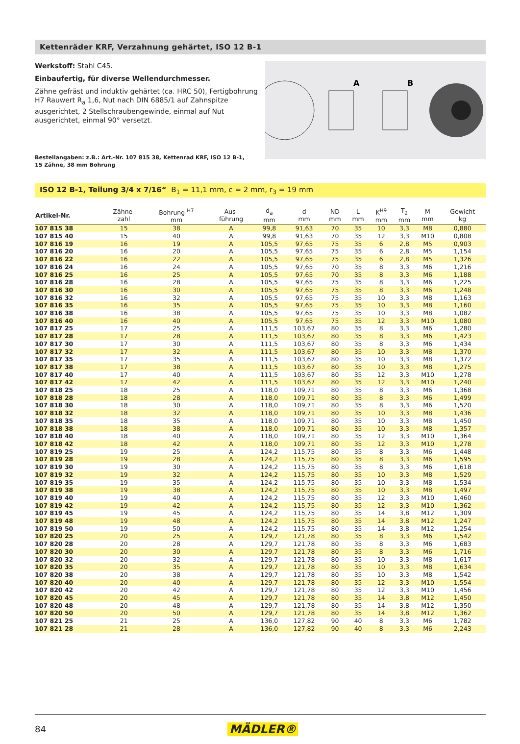Kettenräder KRF, Verzahnung gehärtet, ISO 12 B-1
Werkstoff: Stahl C45.
Einbaufertig, für diverse Wellendurchmesser.
Zähne gefräst und induktiv gehärtet (ca. HRC 50), Fertigbohrung H7 Rauwert R<sub>a</sub> 1,6, Nut nach DIN 6885/1 auf Zahnspitze ausgerichtet, 2 Stellschraubengewinde, einmal auf Nut ausgerichtet, einmal 90° versetzt.
Bestellangaben: z.B.: Art.-Nr. 107 815 38, Kettenrad KRF, ISO 12 B-1,
15 Zähne, 38 mm Bohrung
A
B
ISO 12 B-1, Teilung 3/4 x 7/16“ B<sub>1</sub> = 11,1 mm, c = 2 mm, r<sub>3</sub> = 19 mm
| Artikel-Nr. | Zähne- zahl | Bohrung <sup>H7</sup> mm | Aus- führung | d<sub>a</sub> mm | d mm | ND mm | L mm | K<sup>H9</sup> mm | T<sub>2</sub> mm | M mm | Gewicht kg |
| --- | --- | --- | --- | --- | --- | --- | --- | --- | --- | --- | --- |
| 107 815 38 | 15 | 38 | A | 99,8 | 91,63 | 70 | 35 | 10 | 3,3 | M8 | 0,880 |
| 107 815 40 | 15 | 40 | A | 99,8 | 91,63 | 70 | 35 | 12 | 3,3 | M10 | 0,808 |
| 107 816 19 | 16 | 19 | A | 105,5 | 97,65 | 75 | 35 | 6 | 2,8 | M5 | 0,903 |
| 107 816 20 | 16 | 20 | A | 105,5 | 97,65 | 75 | 35 | 6 | 2,8 | M5 | 1,154 |
| 107 816 22 | 16 | 22 | A | 105,5 | 97,65 | 75 | 35 | 6 | 2,8 | M5 | 1,326 |
| 107 816 24 | 16 | 24 | A | 105,5 | 97,65 | 70 | 35 | 8 | 3,3 | M6 | 1,216 |
| 107 816 25 | 16 | 25 | A | 105,5 | 97,65 | 70 | 35 | 8 | 3,3 | M6 | 1,188 |
| 107 816 28 | 16 | 28 | A | 105,5 | 97,65 | 75 | 35 | 8 | 3,3 | M6 | 1,225 |
| 107 816 30 | 16 | 30 | A | 105,5 | 97,65 | 75 | 35 | 8 | 3,3 | M6 | 1,248 |
| 107 816 32 | 16 | 32 | A | 105,5 | 97,65 | 75 | 35 | 10 | 3,3 | M8 | 1,163 |
| 107 816 35 | 16 | 35 | A | 105,5 | 97,65 | 75 | 35 | 10 | 3,3 | M8 | 1,160 |
| 107 816 38 | 16 | 38 | A | 105,5 | 97,65 | 75 | 35 | 10 | 3,3 | M8 | 1,082 |
| 107 816 40 | 16 | 40 | A | 105,5 | 97,65 | 75 | 35 | 12 | 3,3 | M10 | 1,080 |
| 107 817 25 | 17 | 25 | A | 111,5 | 103,67 | 80 | 35 | 8 | 3,3 | M6 | 1,280 |
| 107 817 28 | 17 | 28 | A | 111,5 | 103,67 | 80 | 35 | 8 | 3,3 | M6 | 1,423 |
| 107 817 30 | 17 | 30 | A | 111,5 | 103,67 | 80 | 35 | 8 | 3,3 | M6 | 1,434 |
| 107 817 32 | 17 | 32 | A | 111,5 | 103,67 | 80 | 35 | 10 | 3,3 | M8 | 1,370 |
| 107 817 35 | 17 | 35 | A | 111,5 | 103,67 | 80 | 35 | 10 | 3,3 | M8 | 1,372 |
| 107 817 38 | 17 | 38 | A | 111,5 | 103,67 | 80 | 35 | 10 | 3,3 | M8 | 1,275 |
| 107 817 40 | 17 | 40 | A | 111,5 | 103,67 | 80 | 35 | 12 | 3,3 | M10 | 1,278 |
| 107 817 42 | 17 | 42 | A | 111,5 | 103,67 | 80 | 35 | 12 | 3,3 | M10 | 1,240 |
| 107 818 25 | 18 | 25 | A | 118,0 | 109,71 | 80 | 35 | 8 | 3,3 | M6 | 1,368 |
| 107 818 28 | 18 | 28 | A | 118,0 | 109,71 | 80 | 35 | 8 | 3,3 | M6 | 1,499 |
| 107 818 30 | 18 | 30 | A | 118,0 | 109,71 | 80 | 35 | 8 | 3,3 | M6 | 1,520 |
| 107 818 32 | 18 | 32 | A | 118,0 | 109,71 | 80 | 35 | 10 | 3,3 | M8 | 1,436 |
| 107 818 35 | 18 | 35 | A | 118,0 | 109,71 | 80 | 35 | 10 | 3,3 | M8 | 1,450 |
| 107 818 38 | 18 | 38 | A | 118,0 | 109,71 | 80 | 35 | 10 | 3,3 | M8 | 1,357 |
| 107 818 40 | 18 | 40 | A | 118,0 | 109,71 | 80 | 35 | 12 | 3,3 | M10 | 1,364 |
| 107 818 42 | 18 | 42 | A | 118,0 | 109,71 | 80 | 35 | 12 | 3,3 | M10 | 1,278 |
| 107 819 25 | 19 | 25 | A | 124,2 | 115,75 | 80 | 35 | 8 | 3,3 | M6 | 1,448 |
| 107 819 28 | 19 | 28 | A | 124,2 | 115,75 | 80 | 35 | 8 | 3,3 | M6 | 1,595 |
| 107 819 30 | 19 | 30 | A | 124,2 | 115,75 | 80 | 35 | 8 | 3,3 | M6 | 1,618 |
| 107 819 32 | 19 | 32 | A | 124,2 | 115,75 | 80 | 35 | 10 | 3,3 | M8 | 1,529 |
| 107 819 35 | 19 | 35 | A | 124,2 | 115,75 | 80 | 35 | 10 | 3,3 | M8 | 1,534 |
| 107 819 38 | 19 | 38 | A | 124,2 | 115,75 | 80 | 35 | 10 | 3,3 | M8 | 1,497 |
| 107 819 40 | 19 | 40 | A | 124,2 | 115,75 | 80 | 35 | 12 | 3,3 | M10 | 1,460 |
| 107 819 42 | 19 | 42 | A | 124,2 | 115,75 | 80 | 35 | 12 | 3,3 | M10 | 1,362 |
| 107 819 45 | 19 | 45 | A | 124,2 | 115,75 | 80 | 35 | 14 | 3,8 | M12 | 1,309 |
| 107 819 48 | 19 | 48 | A | 124,2 | 115,75 | 80 | 35 | 14 | 3,8 | M12 | 1,247 |
| 107 819 50 | 19 | 50 | A | 124,2 | 115,75 | 80 | 35 | 14 | 3,8 | M12 | 1,254 |
| 107 820 25 | 20 | 25 | A | 129,7 | 121,78 | 80 | 35 | 8 | 3,3 | M6 | 1,542 |
| 107 820 28 | 20 | 28 | A | 129,7 | 121,78 | 80 | 35 | 8 | 3,3 | M6 | 1,683 |
| 107 820 30 | 20 | 30 | A | 129,7 | 121,78 | 80 | 35 | 8 | 3,3 | M6 | 1,716 |
| 107 820 32 | 20 | 32 | A | 129,7 | 121,78 | 80 | 35 | 10 | 3,3 | M8 | 1,617 |
| 107 820 35 | 20 | 35 | A | 129,7 | 121,78 | 80 | 35 | 10 | 3,3 | M8 | 1,634 |
| 107 820 38 | 20 | 38 | A | 129,7 | 121,78 | 80 | 35 | 10 | 3,3 | M8 | 1,542 |
| 107 820 40 | 20 | 40 | A | 129,7 | 121,78 | 80 | 35 | 12 | 3,3 | M10 | 1,554 |
| 107 820 42 | 20 | 42 | A | 129,7 | 121,78 | 80 | 35 | 12 | 3,3 | M10 | 1,456 |
| 107 820 45 | 20 | 45 | A | 129,7 | 121,78 | 80 | 35 | 14 | 3,8 | M12 | 1,450 |
| 107 820 48 | 20 | 48 | A | 129,7 | 121,78 | 80 | 35 | 14 | 3,8 | M12 | 1,350 |
| 107 820 50 | 20 | 50 | A | 129,7 | 121,78 | 80 | 35 | 14 | 3,8 | M12 | 1,362 |
| 107 821 25 | 21 | 25 | A | 136,0 | 127,82 | 90 | 40 | 8 | 3,3 | M6 | 1,782 |
| 107 821 28 | 21 | 28 | A | 136,0 | 127,82 | 90 | 40 | 8 | 3,3 | M6 | 2,243 |
84 MÄDLER®